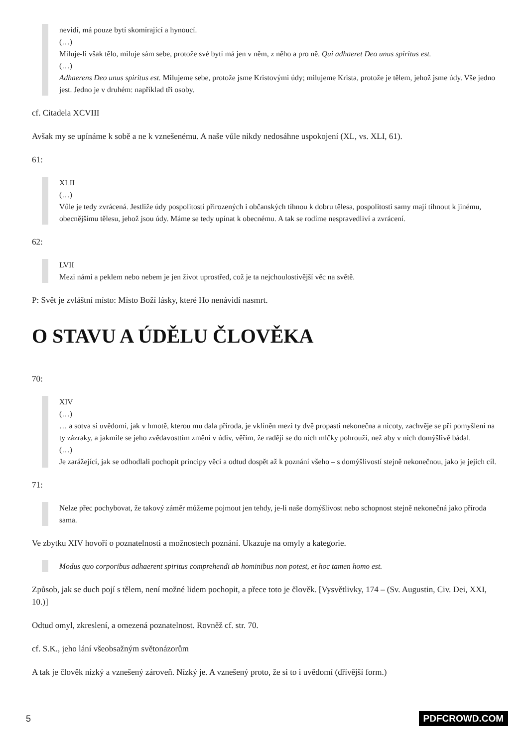nevidí, má pouze bytí skomírající a hynoucí.
(…)
Miluje-li však tělo, miluje sám sebe, protože své bytí má jen v něm, z něho a pro ně. Qui adhaeret Deo unus spiritus est.
(…)
Adhaerens Deo unus spiritus est. Milujeme sebe, protože jsme Kristovými údy; milujeme Krista, protože je tělem, jehož jsme údy. Vše jedno jest. Jedno je v druhém: například tři osoby.
cf. Citadela XCVIII
Avšak my se upínáme k sobě a ne k vznešenému. A naše vůle nikdy nedosáhne uspokojení (XL, vs. XLI, 61).
61:
XLII
(…)
Vůle je tedy zvrácená. Jestliže údy pospolitostí přirozených i občanských tíhnou k dobru tělesa, pospolitosti samy mají tíhnout k jinému, obecnějšímu tělesu, jehož jsou údy. Máme se tedy upínat k obecnému. A tak se rodíme nespravedliví a zvrácení.
62:
LVII
Mezi námi a peklem nebo nebem je jen život uprostřed, což je ta nejchoulostivější věc na světě.
P: Svět je zvláštní místo: Místo Boží lásky, které Ho nenávidí nasmrt.
O STAVU A ÚDĚLU ČLOVĚKA
70:
XIV
(…)
… a sotva si uvědomí, jak v hmotě, kterou mu dala příroda, je vklíněn mezi ty dvě propasti nekonečna a nicoty, zachvěje se při pomyšlení na ty zázraky, a jakmile se jeho zvědavosttím změní v údiv, věřím, že raději se do nich mlčky pohrouží, než aby v nich domýšlivě bádal.
(…)
Je zarážející, jak se odhodlali pochopit principy věcí a odtud dospět až k poznání všeho – s domýšlivostí stejně nekonečnou, jako je jejich cíl.
71:
Nelze přec pochybovat, že takový záměr můžeme pojmout jen tehdy, je-li naše domýšlivost nebo schopnost stejně nekonečná jako příroda sama.
Ve zbytku XIV hovoří o poznatelnosti a možnostech poznání. Ukazuje na omyly a kategorie.
Modus quo corporibus adhaerent spiritus comprehendi ab hominibus non potest, et hoc tamen homo est.
Způsob, jak se duch pojí s tělem, není možné lidem pochopit, a přece toto je člověk. [Vysvětlivky, 174 – (Sv. Augustin, Civ. Dei, XXI, 10.)]
Odtud omyl, zkreslení, a omezená poznatelnost. Rovněž cf. str. 70.
cf. S.K., jeho lání všeobsažným světonázorům
A tak je člověk nízký a vznešený zároveň. Nízký je. A vznešený proto, že si to i uvědomí (dřívější form.)
5 PDFCROWD.COM